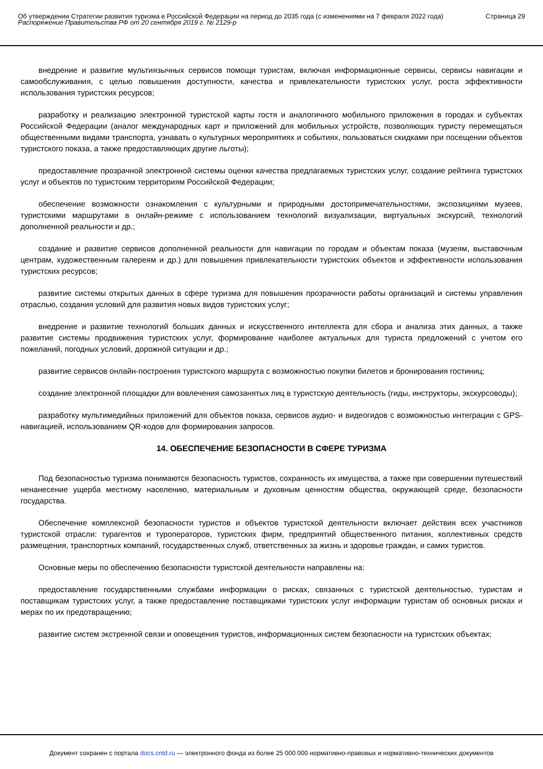Об утверждении Стратегии развития туризма в Российской Федерации на период до 2035 года (с изменениями на 7 февраля 2022 года)
Распоряжение Правительства РФ от 20 сентября 2019 г. № 2129-р
Страница 29
внедрение и развитие мультиязычных сервисов помощи туристам, включая информационные сервисы, сервисы навигации и самообслуживания, с целью повышения доступности, качества и привлекательности туристских услуг, роста эффективности использования туристских ресурсов;
разработку и реализацию электронной туристской карты гостя и аналогичного мобильного приложения в городах и субъектах Российской Федерации (аналог международных карт и приложений для мобильных устройств, позволяющих туристу перемещаться общественными видами транспорта, узнавать о культурных мероприятиях и событиях, пользоваться скидками при посещении объектов туристского показа, а также предоставляющих другие льготы);
предоставление прозрачной электронной системы оценки качества предлагаемых туристских услуг, создание рейтинга туристских услуг и объектов по туристским территориям Российской Федерации;
обеспечение возможности ознакомления с культурными и природными достопримечательностями, экспозициями музеев, туристскими маршрутами в онлайн-режиме с использованием технологий визуализации, виртуальных экскурсий, технологий дополненной реальности и др.;
создание и развитие сервисов дополненной реальности для навигации по городам и объектам показа (музеям, выставочным центрам, художественным галереям и др.) для повышения привлекательности туристских объектов и эффективности использования туристских ресурсов;
развитие системы открытых данных в сфере туризма для повышения прозрачности работы организаций и системы управления отраслью, создания условий для развития новых видов туристских услуг;
внедрение и развитие технологий больших данных и искусственного интеллекта для сбора и анализа этих данных, а также развитие системы продвижения туристских услуг, формирование наиболее актуальных для туриста предложений с учетом его пожеланий, погодных условий, дорожной ситуации и др.;
развитие сервисов онлайн-построения туристского маршрута с возможностью покупки билетов и бронирования гостиниц;
создание электронной площадки для вовлечения самозанятых лиц в туристскую деятельность (гиды, инструкторы, экскурсоводы);
разработку мультимедийных приложений для объектов показа, сервисов аудио- и видеогидов с возможностью интеграции с GPS-навигацией, использованием QR-кодов для формирования запросов.
14. ОБЕСПЕЧЕНИЕ БЕЗОПАСНОСТИ В СФЕРЕ ТУРИЗМА
Под безопасностью туризма понимаются безопасность туристов, сохранность их имущества, а также при совершении путешествий ненанесение ущерба местному населению, материальным и духовным ценностям общества, окружающей среде, безопасности государства.
Обеспечение комплексной безопасности туристов и объектов туристской деятельности включает действия всех участников туристской отрасли: турагентов и туроператоров, туристских фирм, предприятий общественного питания, коллективных средств размещения, транспортных компаний, государственных служб, ответственных за жизнь и здоровье граждан, и самих туристов.
Основные меры по обеспечению безопасности туристской деятельности направлены на:
предоставление государственными службами информации о рисках, связанных с туристской деятельностью, туристам и поставщикам туристских услуг, а также предоставление поставщиками туристских услуг информации туристам об основных рисках и мерах по их предотвращению;
развитие систем экстренной связи и оповещения туристов, информационных систем безопасности на туристских объектах;
Документ сохранен с портала docs.cntd.ru — электронного фонда из более 25 000 000 нормативно-правовых и нормативно-технических документов